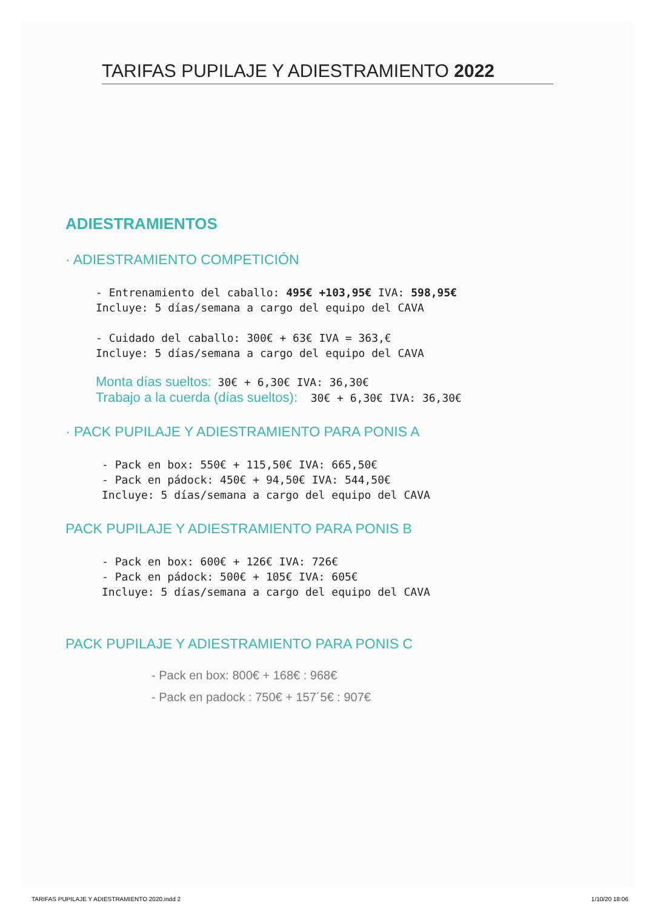TARIFAS PUPILAJE Y ADIESTRAMIENTO 2022
ADIESTRAMIENTOS
· ADIESTRAMIENTO COMPETICIÓN
- Entrenamiento del caballo: 495€ +103,95€ IVA: 598,95€ Incluye: 5 días/semana a cargo del equipo del CAVA - Cuidado del caballo: 300€ + 63€ IVA = 363,€ Incluye: 5 días/semana a cargo del equipo del CAVA
Monta días sueltos: 30€ + 6,30€ IVA: 36,30€ Trabajo a la cuerda (días sueltos): 30€ + 6,30€ IVA: 36,30€
· PACK PUPILAJE Y ADIESTRAMIENTO PARA PONIS A
- Pack en box: 550€ + 115,50€ IVA: 665,50€ - Pack en pádock: 450€ + 94,50€ IVA: 544,50€ Incluye: 5 días/semana a cargo del equipo del CAVA
PACK PUPILAJE Y ADIESTRAMIENTO PARA PONIS B
- Pack en box: 600€ + 126€ IVA: 726€ - Pack en pádock: 500€ + 105€ IVA: 605€ Incluye: 5 días/semana a cargo del equipo del CAVA
PACK PUPILAJE Y ADIESTRAMIENTO PARA PONIS C
- Pack en box: 800€ + 168€ : 968€
- Pack en padock : 750€ + 157´5€ : 907€
TARIFAS PUPILAJE Y ADIESTRAMIENTO 2020.indd 2 1/10/20 18:06